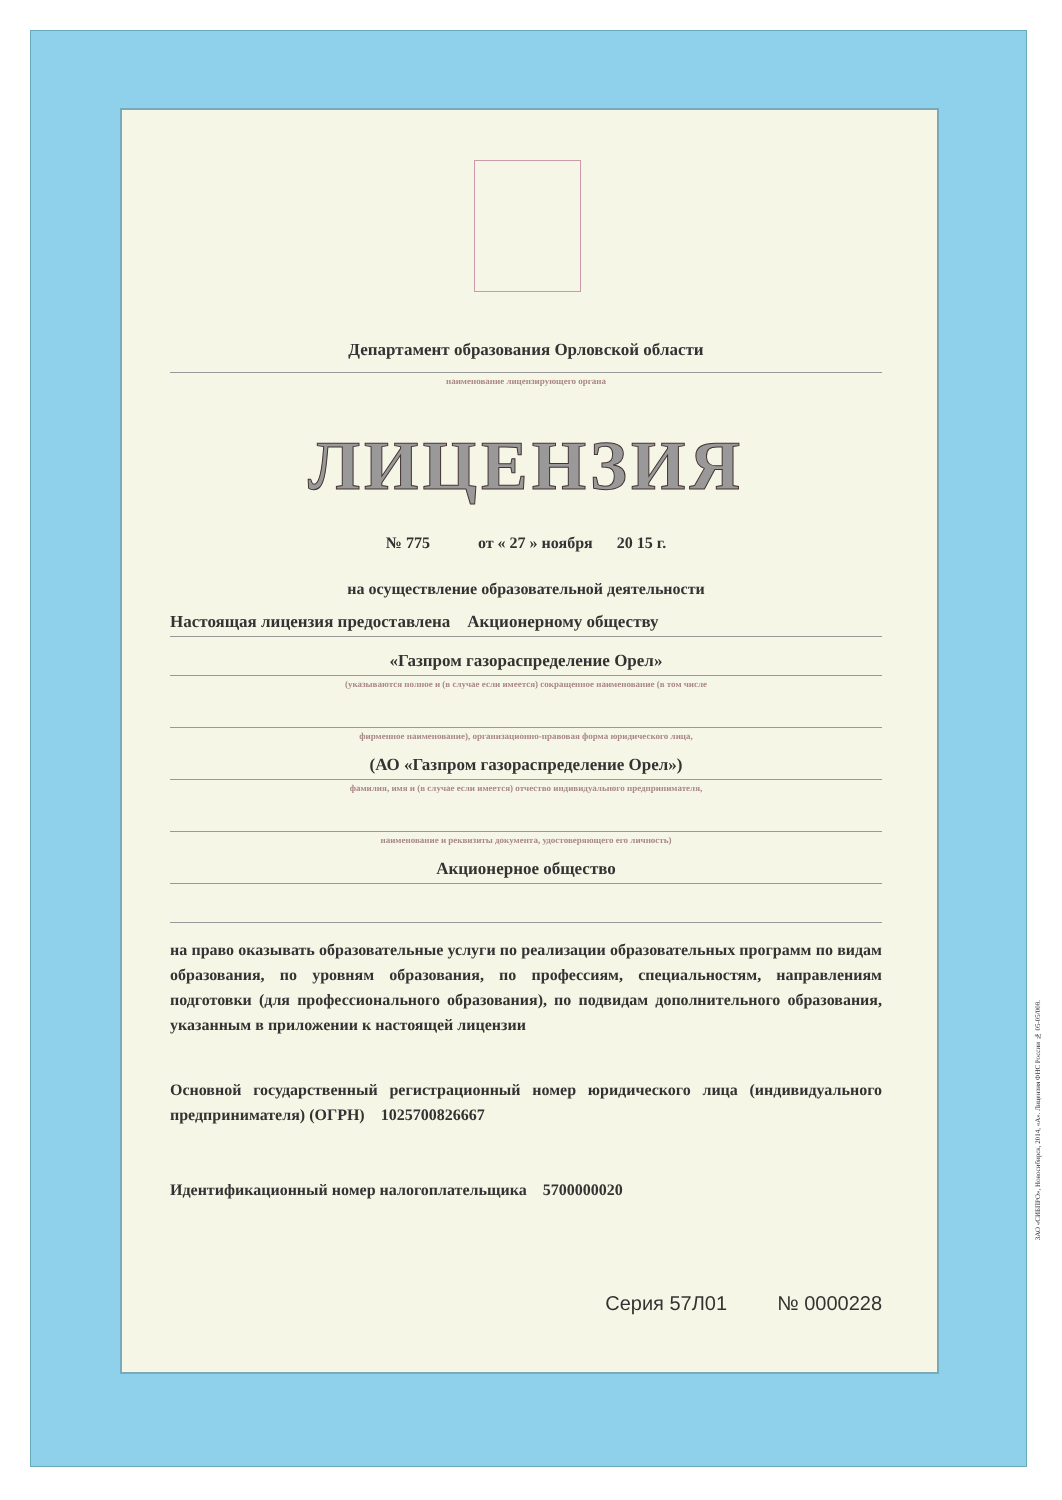Департамент образования Орловской области
наименование лицензирующего органа
ЛИЦЕНЗИЯ
№ 775 от « 27 » ноября 20 15 г.
на осуществление образовательной деятельности
Настоящая лицензия предоставлена Акционерному обществу
«Газпром газораспределение Орел»
(указываются полное и (в случае если имеется) сокращенное наименование (в том числе
фирменное наименование), организационно-правовая форма юридического лица,
(АО «Газпром газораспределение Орел»)
фамилия, имя и (в случае если имеется) отчество индивидуального предпринимателя,
наименование и реквизиты документа, удостоверяющего его личность)
Акционерное общество
на право оказывать образовательные услуги по реализации образовательных программ по видам образования, по уровням образования, по профессиям, специальностям, направлениям подготовки (для профессионального образования), по подвидам дополнительного образования, указанным в приложении к настоящей лицензии
Основной государственный регистрационный номер юридического лица (индивидуального предпринимателя) (ОГРН) 1025700826667
Идентификационный номер налогоплательщика 5700000020
Серия 57Л01 № 0000228
ЗАО «СИБПРО», Новосибирск, 2014, «А». Лицензия ФНС России № 05-05/008.